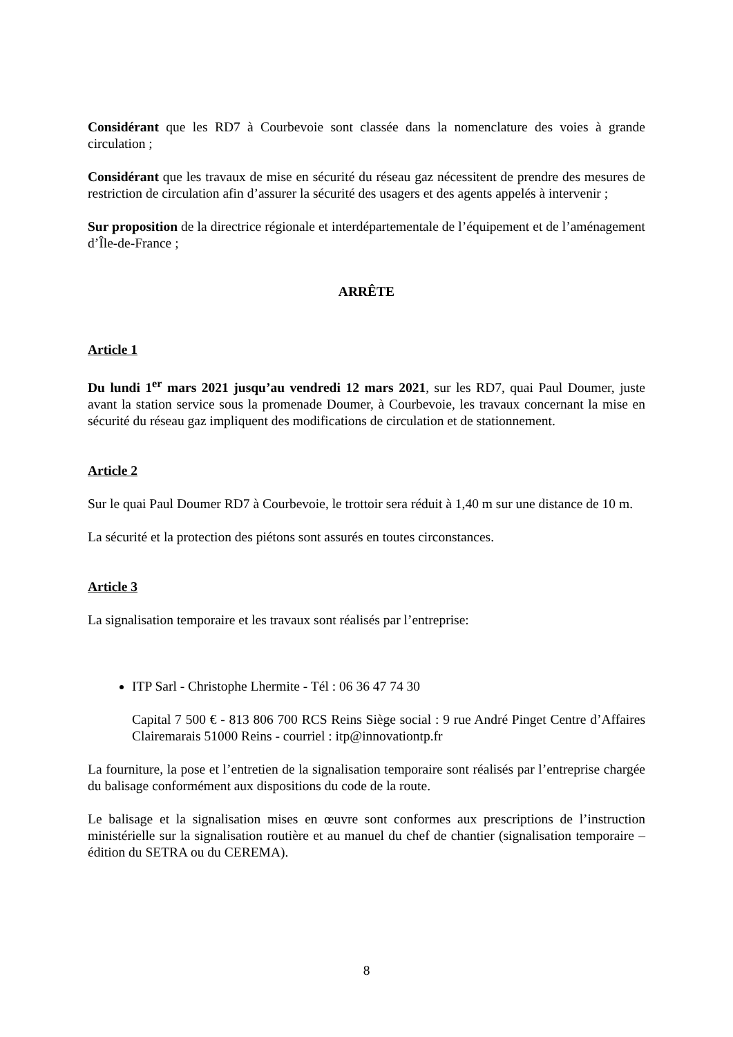Considérant que les RD7 à Courbevoie sont classée dans la nomenclature des voies à grande circulation ;
Considérant que les travaux de mise en sécurité du réseau gaz nécessitent de prendre des mesures de restriction de circulation afin d’assurer la sécurité des usagers et des agents appelés à intervenir ;
Sur proposition de la directrice régionale et interdépartementale de l’équipement et de l’aménagement d’Île-de-France ;
ARRÊTE
Article 1
Du lundi 1<sup>er</sup> mars 2021 jusqu’au vendredi 12 mars 2021, sur les RD7, quai Paul Doumer, juste avant la station service sous la promenade Doumer, à Courbevoie, les travaux concernant la mise en sécurité du réseau gaz impliquent des modifications de circulation et de stationnement.
Article 2
Sur le quai Paul Doumer RD7 à Courbevoie, le trottoir sera réduit à 1,40 m sur une distance de 10 m.
La sécurité et la protection des piétons sont assurés en toutes circonstances.
Article 3
La signalisation temporaire et les travaux sont réalisés par l’entreprise:
ITP Sarl - Christophe Lhermite - Tél : 06 36 47 74 30
Capital 7 500 € - 813 806 700 RCS Reins Siège social : 9 rue André Pinget Centre d’Affaires Clairemarais 51000 Reins - courriel : itp@innovationtp.fr
La fourniture, la pose et l’entretien de la signalisation temporaire sont réalisés par l’entreprise chargée du balisage conformément aux dispositions du code de la route.
Le balisage et la signalisation mises en œuvre sont conformes aux prescriptions de l’instruction ministérielle sur la signalisation routière et au manuel du chef de chantier (signalisation temporaire – édition du SETRA ou du CEREMA).
8